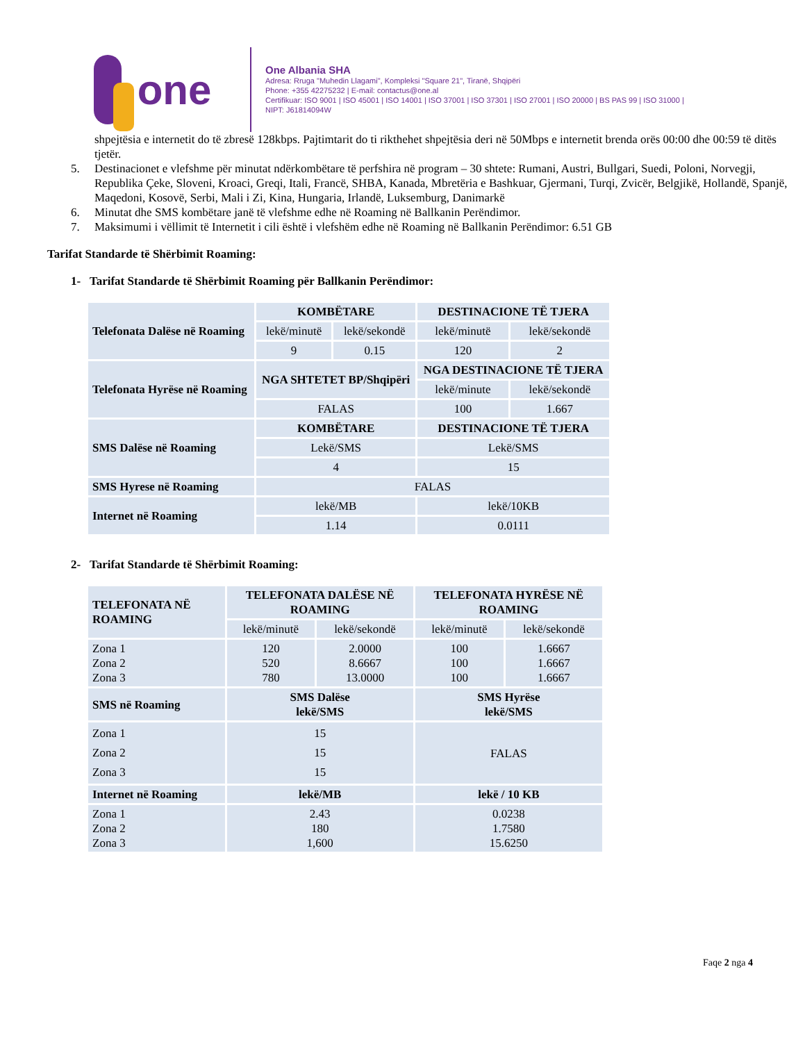one
One Albania SHA
Adresa: Rruga "Muhedin Llagami", Kompleksi "Square 21", Tiranë, Shqipëri
Phone: +355 42275232 | E-mail: contactus@one.al
Certifikuar: ISO 9001 | ISO 45001 | ISO 14001 | ISO 37001 | ISO 37301 | ISO 27001 | ISO 20000 | BS PAS 99 | ISO 31000 |
NIPT: J61814094W
shpejtësia e internetit do të zbresë 128kbps. Pajtimtarit do ti rikthehet shpejtësia deri në 50Mbps e internetit brenda orës 00:00 dhe 00:59 të ditës tjetër.
5. Destinacionet e vlefshme për minutat ndërkombëtare të perfshira në program – 30 shtete: Rumani, Austri, Bullgari, Suedi, Poloni, Norvegji, Republika Çeke, Sloveni, Kroaci, Greqi, Itali, Francë, SHBA, Kanada, Mbretëria e Bashkuar, Gjermani, Turqi, Zvicër, Belgjikë, Hollandë, Spanjë, Maqedoni, Kosovë, Serbi, Mali i Zi, Kina, Hungaria, Irlandë, Luksemburg, Danimarkë
6. Minutat dhe SMS kombëtare janë të vlefshme edhe në Roaming në Ballkanin Perëndimor.
7. Maksimumi i vëllimit të Internetit i cili është i vlefshëm edhe në Roaming në Ballkanin Perëndimor: 6.51 GB
Tarifat Standarde të Shërbimit Roaming:
1- Tarifat Standarde të Shërbimit Roaming për Ballkanin Perëndimor:
| Telefonata Dalëse në Roaming | KOMBËTARE | | DESTINACIONE TË TJERA | |
| | lekë/minutë | lekë/sekondë | lekë/minutë | lekë/sekondë |
| | 9 | 0.15 | 120 | 2 |
| Telefonata Hyrëse në Roaming | NGA SHTETET BP/Shqipëri | | NGA DESTINACIONE TË TJERA | |
| | | | lekë/minute | lekë/sekondë |
| | FALAS | | 100 | 1.667 |
| SMS Dalëse në Roaming | KOMBËTARE | | DESTINACIONE TË TJERA | |
| | Lekë/SMS | | Lekë/SMS | |
| | 4 | | 15 | |
| SMS Hyrese në Roaming | FALAS | | | |
| Internet në Roaming | lekë/MB | | lekë/10KB | |
| | 1.14 | | 0.0111 | |
2- Tarifat Standarde të Shërbimit Roaming:
| TELEFONATA NË ROAMING | TELEFONATA DALËSE NË ROAMING | | TELEFONATA HYRËSE NË ROAMING | |
| | lekë/minutë | lekë/sekondë | lekë/minutë | lekë/sekondë |
| Zona 1 Zona 2 Zona 3 | 120 520 780 | 2.0000 8.6667 13.0000 | 100 100 100 | 1.6667 1.6667 1.6667 |
| SMS në Roaming | SMS Dalëse lekë/SMS | | SMS Hyrëse lekë/SMS | |
| Zona 1 Zona 2 Zona 3 | 15 15 15 | | FALAS | |
| Internet në Roaming | lekë/MB | | lekë / 10 KB | |
| Zona 1 Zona 2 Zona 3 | 2.43 180 1,600 | | 0.0238 1.7580 15.6250 | |
Faqe 2 nga 4